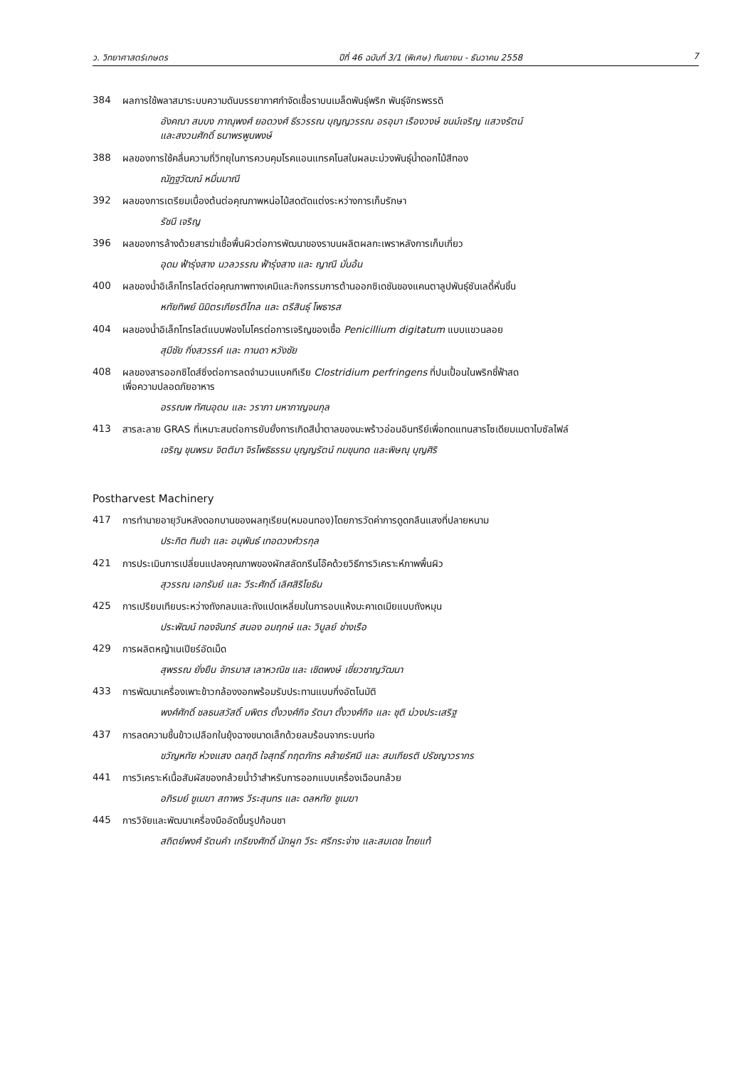ว. วิทยาศาสตร์เกษตร ปีที่ 46 ฉบับที่ 3/1 (พิเศษ) กันยายน - ธันวาคม 2558 7
384 ผลการใช้พลาสมาระบบความดันบรรยากาศกำจัดเชื้อราบนเมล็ดพันธุ์พริก พันธุ์จักรพรรดิ
อังคณา สบบง ภาณุพงศ์ ยอดวงศ์ ธีรวรรณ บุญญวรรณ อรอุมา เรืองวงษ์ ชนม์เจริญ แสวงรัตน์
และสงวนศักดิ์ ธนาพรพูนพงษ์
388 ผลของการใช้คลื่นความถี่วิทยุในการควบคุมโรคแอนแทรคโนสในผลมะม่วงพันธุ์น้ำดอกไม้สีทอง
ณัฏฐวัฒณ์ หมื่นมาณี
392 ผลของการเตรียมเบื้องต้นต่อคุณภาพหน่อไม้สดตัดแต่งระหว่างการเก็บรักษา
รัชนี เจริญ
396 ผลของการล้างด้วยสารฆ่าเชื้อพื้นผิวต่อการพัฒนาของราบนผลิตผลกะเพราหลังการเก็บเกี่ยว
อุดม ฟ้ารุ่งสาง นวลวรรณ ฟ้ารุ่งสาง และ ญาณี มั่นอ้น
400 ผลของน้ำอิเล็กโทรไลต์ต่อคุณภาพทางเคมีและกิจกรรมการต้านออกซิเดชันของแคนตาลูปพันธุ์ซันเลดี้หั่นชิ้น
หทัยทิพย์ นิมิตรเกียรติไกล และ ตรีสินธุ์ โพธารส
404 ผลของน้ำอิเล็กโทรไลต์แบบฟองไมโครต่อการเจริญของเชื้อ Penicillium digitatum แบบแขวนลอย
สุมีชัย กิ่งสวรรค์ และ กานดา หวังชัย
408 ผลของสารออกซิไดส์ซิ่งต่อการลดจำนวนแบคทีเรีย Clostridium perfringens ที่ปนเปื้อนในพริกชี้ฟ้าสด
เพื่อความปลอดภัยอาหาร
อรรณพ ทัศนอุดม และ วราภา มหากาญจนกุล
413 สารละลาย GRAS ที่เหมาะสมต่อการยับยั้งการเกิดสีน้ำตาลของมะพร้าวอ่อนอินทรีย์เพื่อทดแทนสารโซเดียมเมตาไบซัลไฟล์
เจริญ ขุนพรม จิตติมา จิรโพธิธรรม บุญญรัตน์ กมขุนทด และพิษณุ บุญศิริ
Postharvest Machinery
417 การทำนายอายุวันหลังดอกบานของผลทุเรียน(หมอนทอง)โดยการวัดค่าการดูดกลืนแสงที่ปลายหนาม
ประกิต ทิมขำ และ อนุพันธ์ เทอดวงศ์วรกุล
421 การประเมินการเปลี่ยนแปลงคุณภาพของผักสลัดกรีนโอ๊คด้วยวิธีการวิเคราะห์ภาพพื้นผิว
สุวรรณ เอกรัมย์ และ วีระศักดิ์ เลิศสิริโยธิน
425 การเปรียบเทียบระหว่างถังกลมและถังแปดเหลี่ยมในการอบแห้งมะคาเดเมียแบบถังหมุน
ประพัฒน์ ทองจันทร์ สนอง อมฤกษ์ และ วิบูลย์ ช่างเรือ
429 การผลิตหญ้าเนเปียร์อัดเม็ด
สุพรรณ ยั่งยืน จักรมาส เลาหวณิช และ เชิดพงษ์ เชี่ยวชาญวัฒนา
433 การพัฒนาเครื่องเพาะข้าวกล้องงอกพร้อมรับประทานแบบกึ่งอัตโนมัติ
พงศ์ศักดิ์ ชลธนสวัสดิ์ บพิตร ตั้งวงศ์กิจ รัตนา ตั้งวงศ์กิจ และ ชุติ ม่วงประเสริฐ
437 การลดความชื้นข้าวเปลือกในยุ้งฉางขนาดเล็กด้วยลมร้อนจากระบบท่อ
ขวัญหทัย ห่วงแสง ดลฤดี ใจสุทธิ์ กฤตภัทร คล้ายรัศมี และ สมเกียรติ ปรัชญาวรากร
441 การวิเคราะห์เนื้อสัมผัสของกล้วยน้ำว้าสำหรับการออกแบบเครื่องเฉือนกล้วย
อภิรมย์ ชูเมฆา สถาพร วีระสุนทร และ ดลหทัย ชูเมฆา
445 การวิจัยและพัฒนาเครื่องมืออัดขึ้นรูปก้อนชา
สถิตย์พงศ์ รัตนคำ เกรียงศักดิ์ นักผูก วีระ ศรีกระจ่าง และสมเดช ไทยแท้